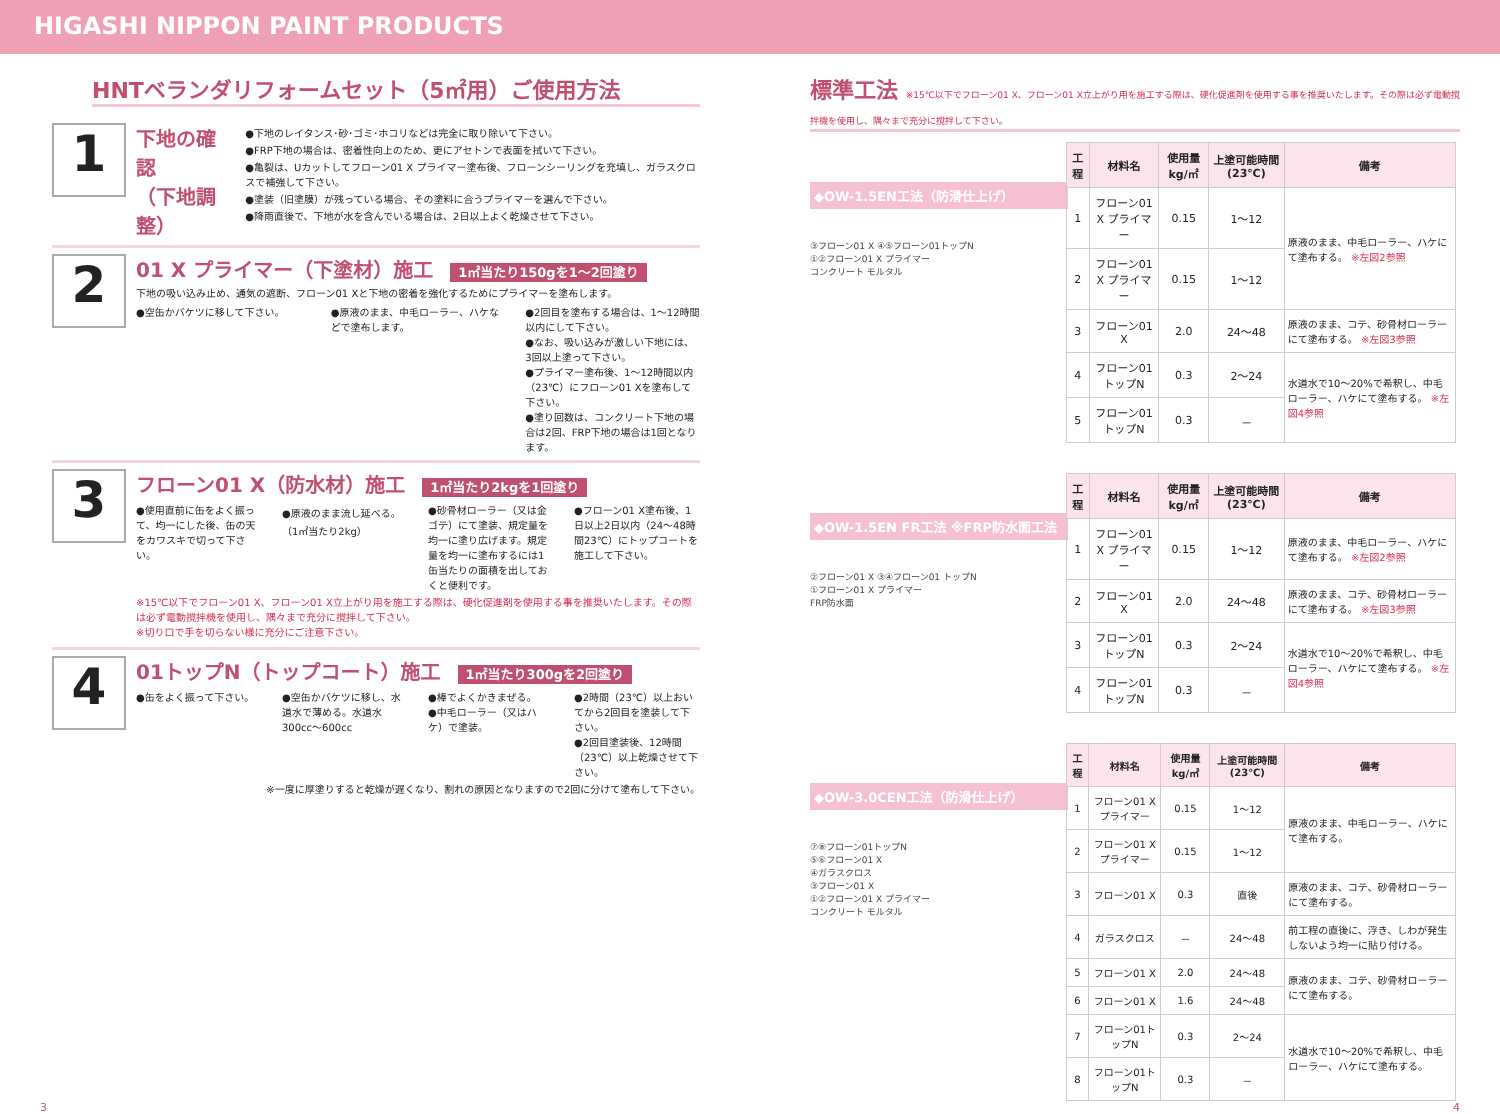HIGASHI NIPPON PAINT PRODUCTS
HNTベランダリフォームセット（5㎡用）ご使用方法
1
下地の確認
（下地調整）
●下地のレイタンス･砂･ゴミ･ホコリなどは完全に取り除いて下さい。
●FRP下地の場合は、密着性向上のため、更にアセトンで表面を拭いて下さい。
●亀裂は、Uカットしてフローン01 X プライマー塗布後、フローンシーリングを充填し、ガラスクロスで補強して下さい。
●塗装（旧塗膜）が残っている場合、その塗料に合うプライマーを選んで下さい。
●降雨直後で、下地が水を含んでいる場合は、2日以上よく乾燥させて下さい。
2
01 X プライマー（下塗材）施工 1㎡当たり150gを1～2回塗り
下地の吸い込み止め、通気の遮断、フローン01 Xと下地の密着を強化するためにプライマーを塗布します。
●空缶かバケツに移して下さい。 ●原液のまま、中毛ローラー、ハケなどで塗布します。
●2回目を塗布する場合は、1～12時間以内にして下さい。
●なお、吸い込みが激しい下地には、3回以上塗って下さい。
●プライマー塗布後、1～12時間以内（23℃）にフローン01 Xを塗布して下さい。
●塗り回数は、コンクリート下地の場合は2回、FRP下地の場合は1回となります。
3
フローン01 X（防水材）施工 1㎡当たり2kgを1回塗り
●使用直前に缶をよく振って、均一にした後、缶の天をカワスキで切って下さい。
●原液のまま流し延べる。（1㎡当たり2kg）
●砂骨材ローラー（又は金ゴテ）にて塗装、規定量を均一に塗り広げます。規定量を均一に塗布するには1缶当たりの面積を出しておくと便利です。
●フローン01 X塗布後、1日以上2日以内（24～48時間23℃）にトップコートを施工して下さい。
※15℃以下でフローン01 X、フローン01 X立上がり用を施工する際は、硬化促進剤を使用する事を推奨いたします。その際は必ず電動撹拌機を使用し、隅々まで充分に撹拌して下さい。
※切り口で手を切らない様に充分にご注意下さい。
4
01トップN（トップコート）施工 1㎡当たり300gを2回塗り
●缶をよく振って下さい。 ●空缶かバケツに移し、水道水で薄める。水道水300cc～600cc
●棒でよくかきまぜる。
●中毛ローラー（又はハケ）で塗装。
●2時間（23℃）以上おいてから2回目を塗装して下さい。
●2回目塗装後、12時間（23℃）以上乾燥させて下さい。
※一度に厚塗りすると乾燥が遅くなり、割れの原因となりますので2回に分けて塗布して下さい。
標準工法 ※15℃以下でフローン01 X、フローン01 X立上がり用を施工する際は、硬化促進剤を使用する事を推奨いたします。その際は必ず電動撹拌機を使用し、隅々まで充分に撹拌して下さい。
◆OW-1.5EN工法（防滑仕上げ）
③フローン01 X ④⑤フローン01トップN
①②フローン01 X プライマー
コンクリート モルタル
| 工程 | 材料名 | 使用量 kg/㎡ | 上塗可能時間 (23℃) | 備考 |
| --- | --- | --- | --- | --- |
| 1 | フローン01 X プライマー | 0.15 | 1～12 | 原液のまま、中毛ローラー、ハケにて塗布する。 ※左図2参照 |
| 2 | フローン01 X プライマー | 0.15 | 1～12 | |
| 3 | フローン01 X | 2.0 | 24～48 | 原液のまま、コテ、砂骨材ローラーにて塗布する。 ※左図3参照 |
| 4 | フローン01トップN | 0.3 | 2～24 | 水道水で10～20%で希釈し、中毛ローラー、ハケにて塗布する。 ※左図4参照 |
| 5 | フローン01トップN | 0.3 | － | |
◆OW-1.5EN FR工法 ※FRP防水面工法
②フローン01 X ③④フローン01 トップN
①フローン01 X プライマー
FRP防水面
| 工程 | 材料名 | 使用量 kg/㎡ | 上塗可能時間 (23℃) | 備考 |
| --- | --- | --- | --- | --- |
| 1 | フローン01 X プライマー | 0.15 | 1～12 | 原液のまま、中毛ローラー、ハケにて塗布する。 ※左図2参照 |
| 2 | フローン01 X | 2.0 | 24～48 | 原液のまま、コテ、砂骨材ローラーにて塗布する。 ※左図3参照 |
| 3 | フローン01トップN | 0.3 | 2～24 | 水道水で10～20%で希釈し、中毛ローラー、ハケにて塗布する。 ※左図4参照 |
| 4 | フローン01トップN | 0.3 | － | |
◆OW-3.0CEN工法（防滑仕上げ）
⑦⑧フローン01トップN
⑤⑥フローン01 X
④ガラスクロス
③フローン01 X
①②フローン01 X プライマー
コンクリート モルタル
| 工程 | 材料名 | 使用量 kg/㎡ | 上塗可能時間 (23℃) | 備考 |
| --- | --- | --- | --- | --- |
| 1 | フローン01 X プライマー | 0.15 | 1～12 | 原液のまま、中毛ローラー、ハケにて塗布する。 |
| 2 | フローン01 X プライマー | 0.15 | 1～12 | |
| 3 | フローン01 X | 0.3 | 直後 | 原液のまま、コテ、砂骨材ローラーにて塗布する。 |
| 4 | ガラスクロス | － | 24～48 | 前工程の直後に、浮き、しわが発生しないよう均一に貼り付ける。 |
| 5 | フローン01 X | 2.0 | 24～48 | 原液のまま、コテ、砂骨材ローラーにて塗布する。 |
| 6 | フローン01 X | 1.6 | 24～48 | |
| 7 | フローン01トップN | 0.3 | 2～24 | 水道水で10～20%で希釈し、中毛ローラー、ハケにて塗布する。 |
| 8 | フローン01トップN | 0.3 | － | |
3 4